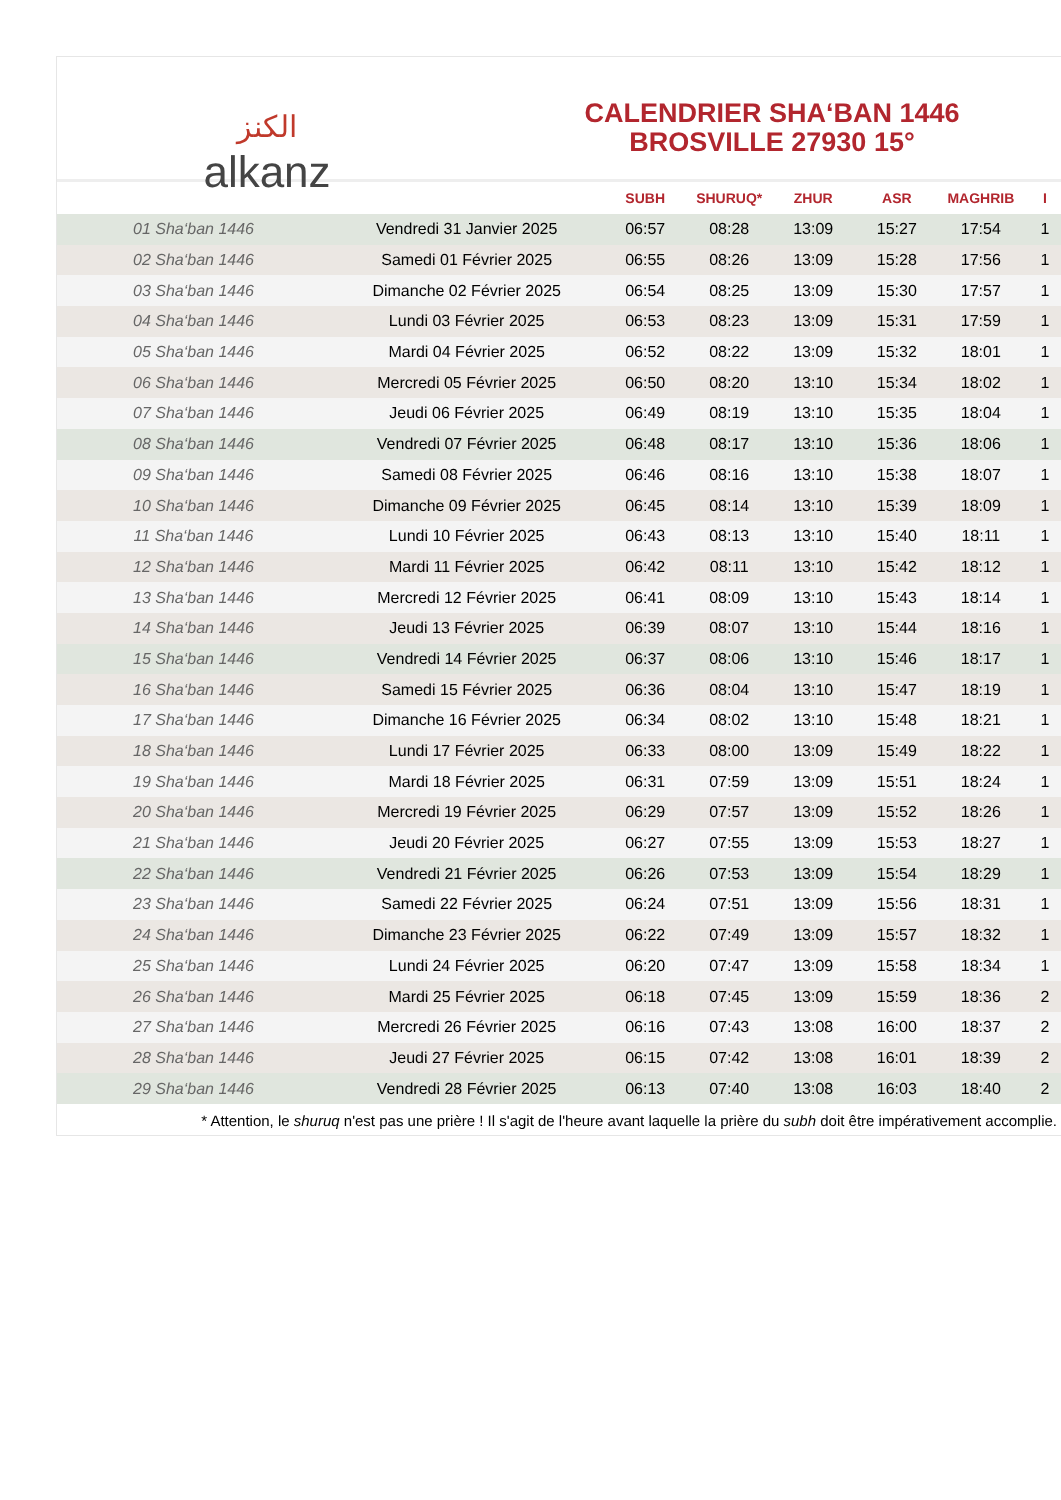الكنز
alkanz
CALENDRIER SHA‘BAN 1446
BROSVILLE 27930 15°
| | | SUBH | SHURUQ* | ZHUR | ASR | MAGHRIB | I |
| --- | --- | --- | --- | --- | --- | --- | --- |
| 01 Sha‘ban 1446 | Vendredi 31 Janvier 2025 | 06:57 | 08:28 | 13:09 | 15:27 | 17:54 | 1 |
| 02 Sha‘ban 1446 | Samedi 01 Février 2025 | 06:55 | 08:26 | 13:09 | 15:28 | 17:56 | 1 |
| 03 Sha‘ban 1446 | Dimanche 02 Février 2025 | 06:54 | 08:25 | 13:09 | 15:30 | 17:57 | 1 |
| 04 Sha‘ban 1446 | Lundi 03 Février 2025 | 06:53 | 08:23 | 13:09 | 15:31 | 17:59 | 1 |
| 05 Sha‘ban 1446 | Mardi 04 Février 2025 | 06:52 | 08:22 | 13:09 | 15:32 | 18:01 | 1 |
| 06 Sha‘ban 1446 | Mercredi 05 Février 2025 | 06:50 | 08:20 | 13:10 | 15:34 | 18:02 | 1 |
| 07 Sha‘ban 1446 | Jeudi 06 Février 2025 | 06:49 | 08:19 | 13:10 | 15:35 | 18:04 | 1 |
| 08 Sha‘ban 1446 | Vendredi 07 Février 2025 | 06:48 | 08:17 | 13:10 | 15:36 | 18:06 | 1 |
| 09 Sha‘ban 1446 | Samedi 08 Février 2025 | 06:46 | 08:16 | 13:10 | 15:38 | 18:07 | 1 |
| 10 Sha‘ban 1446 | Dimanche 09 Février 2025 | 06:45 | 08:14 | 13:10 | 15:39 | 18:09 | 1 |
| 11 Sha‘ban 1446 | Lundi 10 Février 2025 | 06:43 | 08:13 | 13:10 | 15:40 | 18:11 | 1 |
| 12 Sha‘ban 1446 | Mardi 11 Février 2025 | 06:42 | 08:11 | 13:10 | 15:42 | 18:12 | 1 |
| 13 Sha‘ban 1446 | Mercredi 12 Février 2025 | 06:41 | 08:09 | 13:10 | 15:43 | 18:14 | 1 |
| 14 Sha‘ban 1446 | Jeudi 13 Février 2025 | 06:39 | 08:07 | 13:10 | 15:44 | 18:16 | 1 |
| 15 Sha‘ban 1446 | Vendredi 14 Février 2025 | 06:37 | 08:06 | 13:10 | 15:46 | 18:17 | 1 |
| 16 Sha‘ban 1446 | Samedi 15 Février 2025 | 06:36 | 08:04 | 13:10 | 15:47 | 18:19 | 1 |
| 17 Sha‘ban 1446 | Dimanche 16 Février 2025 | 06:34 | 08:02 | 13:10 | 15:48 | 18:21 | 1 |
| 18 Sha‘ban 1446 | Lundi 17 Février 2025 | 06:33 | 08:00 | 13:09 | 15:49 | 18:22 | 1 |
| 19 Sha‘ban 1446 | Mardi 18 Février 2025 | 06:31 | 07:59 | 13:09 | 15:51 | 18:24 | 1 |
| 20 Sha‘ban 1446 | Mercredi 19 Février 2025 | 06:29 | 07:57 | 13:09 | 15:52 | 18:26 | 1 |
| 21 Sha‘ban 1446 | Jeudi 20 Février 2025 | 06:27 | 07:55 | 13:09 | 15:53 | 18:27 | 1 |
| 22 Sha‘ban 1446 | Vendredi 21 Février 2025 | 06:26 | 07:53 | 13:09 | 15:54 | 18:29 | 1 |
| 23 Sha‘ban 1446 | Samedi 22 Février 2025 | 06:24 | 07:51 | 13:09 | 15:56 | 18:31 | 1 |
| 24 Sha‘ban 1446 | Dimanche 23 Février 2025 | 06:22 | 07:49 | 13:09 | 15:57 | 18:32 | 1 |
| 25 Sha‘ban 1446 | Lundi 24 Février 2025 | 06:20 | 07:47 | 13:09 | 15:58 | 18:34 | 1 |
| 26 Sha‘ban 1446 | Mardi 25 Février 2025 | 06:18 | 07:45 | 13:09 | 15:59 | 18:36 | 2 |
| 27 Sha‘ban 1446 | Mercredi 26 Février 2025 | 06:16 | 07:43 | 13:08 | 16:00 | 18:37 | 2 |
| 28 Sha‘ban 1446 | Jeudi 27 Février 2025 | 06:15 | 07:42 | 13:08 | 16:01 | 18:39 | 2 |
| 29 Sha‘ban 1446 | Vendredi 28 Février 2025 | 06:13 | 07:40 | 13:08 | 16:03 | 18:40 | 2 |
* Attention, le shuruq n'est pas une prière ! Il s'agit de l'heure avant laquelle la prière du subh doit être impérativement accomplie.